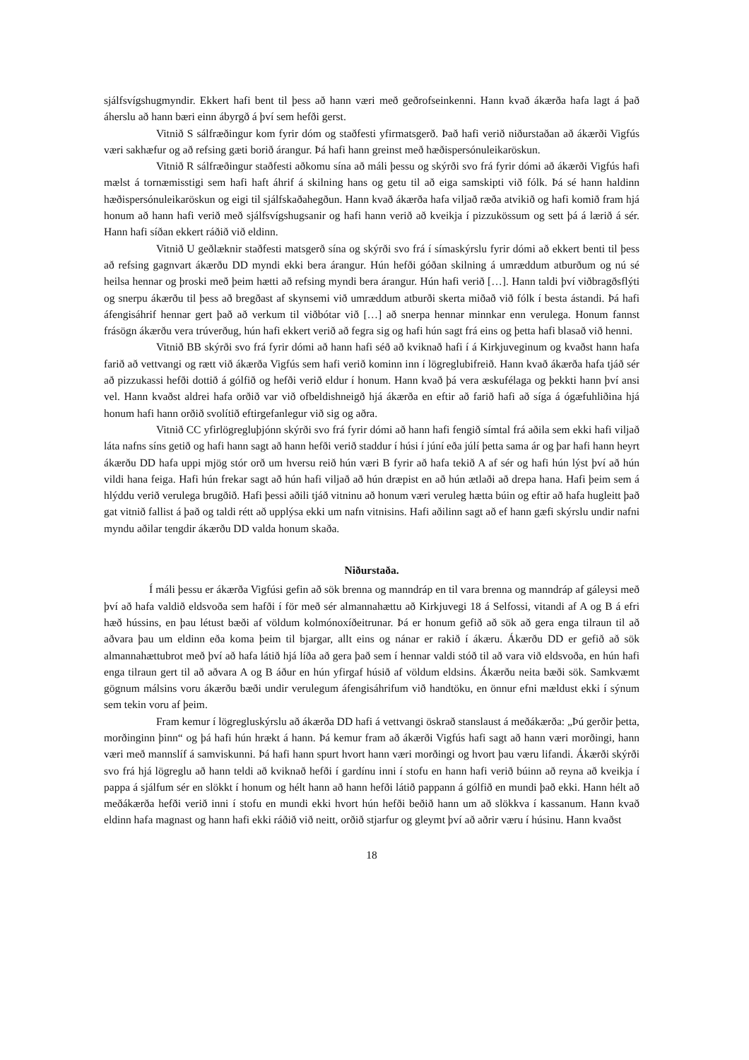sjálfsvígshugmyndir. Ekkert hafi bent til þess að hann væri með geðrofseinkenni. Hann kvað ákærða hafa lagt á það áherslu að hann bæri einn ábyrgð á því sem hefði gerst.
Vitnið S sálfræðingur kom fyrir dóm og staðfesti yfirmatsgerð. Það hafi verið niðurstaðan að ákærði Vigfús væri sakhæfur og að refsing gæti borið árangur. Þá hafi hann greinst með hæðispersónuleikaröskun.
Vitnið R sálfræðingur staðfesti aðkomu sína að máli þessu og skýrði svo frá fyrir dómi að ákærði Vigfús hafi mælst á tornæmisstigi sem hafi haft áhrif á skilning hans og getu til að eiga samskipti við fólk. Þá sé hann haldinn hæðispersónuleikaröskun og eigi til sjálfskaðahegðun. Hann kvað ákærða hafa viljað ræða atvikið og hafi komið fram hjá honum að hann hafi verið með sjálfsvígshugsanir og hafi hann verið að kveikja í pizzukössum og sett þá á lærið á sér. Hann hafi síðan ekkert ráðið við eldinn.
Vitnið U geðlæknir staðfesti matsgerð sína og skýrði svo frá í símaskýrslu fyrir dómi að ekkert benti til þess að refsing gagnvart ákærðu DD myndi ekki bera árangur. Hún hefði góðan skilning á umræddum atburðum og nú sé heilsa hennar og þroski með þeim hætti að refsing myndi bera árangur. Hún hafi verið […]. Hann taldi því viðbragðsflýti og snerpu ákærðu til þess að bregðast af skynsemi við umræddum atburði skerta miðað við fólk í besta ástandi. Þá hafi áfengisáhrif hennar gert það að verkum til viðbótar við […] að snerpa hennar minnkar enn verulega. Honum fannst frásögn ákærðu vera trúverðug, hún hafi ekkert verið að fegra sig og hafi hún sagt frá eins og þetta hafi blasað við henni.
Vitnið BB skýrði svo frá fyrir dómi að hann hafi séð að kviknað hafi í á Kirkjuveginum og kvaðst hann hafa farið að vettvangi og rætt við ákærða Vigfús sem hafi verið kominn inn í lögreglubifreið. Hann kvað ákærða hafa tjáð sér að pizzukassi hefði dottið á gólfið og hefði verið eldur í honum. Hann kvað þá vera æskufélaga og þekkti hann því ansi vel. Hann kvaðst aldrei hafa orðið var við ofbeldishneigð hjá ákærða en eftir að farið hafi að síga á ógæfuhliðina hjá honum hafi hann orðið svolítið eftirgefanlegur við sig og aðra.
Vitnið CC yfirlögregluþjónn skýrði svo frá fyrir dómi að hann hafi fengið símtal frá aðila sem ekki hafi viljað láta nafns síns getið og hafi hann sagt að hann hefði verið staddur í húsi í júní eða júlí þetta sama ár og þar hafi hann heyrt ákærðu DD hafa uppi mjög stór orð um hversu reið hún væri B fyrir að hafa tekið A af sér og hafi hún lýst því að hún vildi hana feiga. Hafi hún frekar sagt að hún hafi viljað að hún dræpist en að hún ætlaði að drepa hana. Hafi þeim sem á hlýddu verið verulega brugðið. Hafi þessi aðili tjáð vitninu að honum væri veruleg hætta búin og eftir að hafa hugleitt það gat vitnið fallist á það og taldi rétt að upplýsa ekki um nafn vitnisins. Hafi aðilinn sagt að ef hann gæfi skýrslu undir nafni myndu aðilar tengdir ákærðu DD valda honum skaða.
Niðurstaða.
Í máli þessu er ákærða Vigfúsi gefin að sök brenna og manndráp en til vara brenna og manndráp af gáleysi með því að hafa valdið eldsvoða sem hafði í för með sér almannahættu að Kirkjuvegi 18 á Selfossi, vitandi af A og B á efri hæð hússins, en þau létust bæði af völdum kolmónoxíðeitrunar. Þá er honum gefið að sök að gera enga tilraun til að aðvara þau um eldinn eða koma þeim til bjargar, allt eins og nánar er rakið í ákæru. Ákærðu DD er gefið að sök almannahættubrot með því að hafa látið hjá líða að gera það sem í hennar valdi stóð til að vara við eldsvoða, en hún hafi enga tilraun gert til að aðvara A og B áður en hún yfirgaf húsið af völdum eldsins. Ákærðu neita bæði sök. Samkvæmt gögnum málsins voru ákærðu bæði undir verulegum áfengisáhrifum við handtöku, en önnur efni mældust ekki í sýnum sem tekin voru af þeim.
Fram kemur í lögregluskýrslu að ákærða DD hafi á vettvangi öskrað stanslaust á meðákærða: „Þú gerðir þetta, morðinginn þinn“ og þá hafi hún hrækt á hann. Þá kemur fram að ákærði Vigfús hafi sagt að hann væri morðingi, hann væri með mannslíf á samviskunni. Þá hafi hann spurt hvort hann væri morðingi og hvort þau væru lifandi. Ákærði skýrði svo frá hjá lögreglu að hann teldi að kviknað hefði í gardínu inni í stofu en hann hafi verið búinn að reyna að kveikja í pappa á sjálfum sér en slökkt í honum og hélt hann að hann hefði látið pappann á gólfið en mundi það ekki. Hann hélt að meðákærða hefði verið inni í stofu en mundi ekki hvort hún hefði beðið hann um að slökkva í kassanum. Hann kvað eldinn hafa magnast og hann hafi ekki ráðið við neitt, orðið stjarfur og gleymt því að aðrir væru í húsinu. Hann kvaðst
18